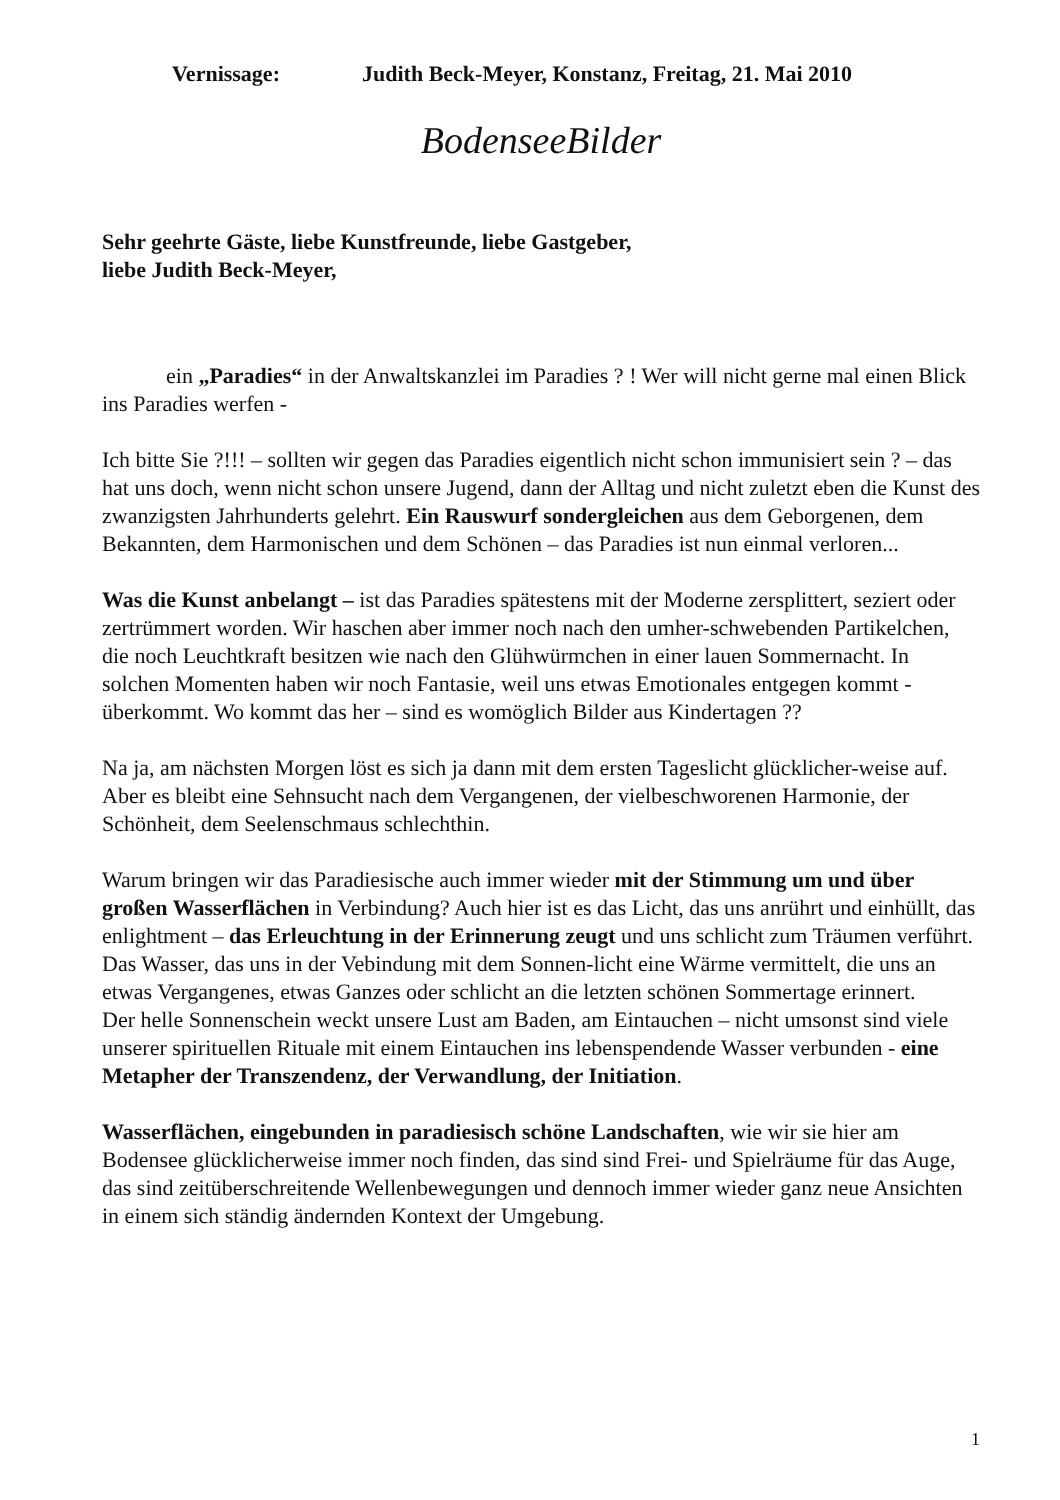Vernissage: Judith Beck-Meyer, Konstanz, Freitag, 21. Mai 2010
BodenseeBilder
Sehr geehrte Gäste, liebe Kunstfreunde, liebe Gastgeber,
liebe Judith Beck-Meyer,
ein „Paradies“ in der Anwaltskanzlei im Paradies ? ! Wer will nicht gerne mal einen Blick ins Paradies werfen -
Ich bitte Sie ?!!! – sollten wir gegen das Paradies eigentlich nicht schon immunisiert sein ? – das hat uns doch, wenn nicht schon unsere Jugend, dann der Alltag und nicht zuletzt eben die Kunst des zwanzigsten Jahrhunderts gelehrt. Ein Rauswurf sondergleichen aus dem Geborgenen, dem Bekannten, dem Harmonischen und dem Schönen – das Paradies ist nun einmal verloren...
Was die Kunst anbelangt – ist das Paradies spätestens mit der Moderne zersplittert, seziert oder zertrümmert worden. Wir haschen aber immer noch nach den umher-schwebenden Partikelchen, die noch Leuchtkraft besitzen wie nach den Glühwürmchen in einer lauen Sommernacht. In solchen Momenten haben wir noch Fantasie, weil uns etwas Emotionales entgegen kommt - überkommt. Wo kommt das her – sind es womöglich Bilder aus Kindertagen ??
Na ja, am nächsten Morgen löst es sich ja dann mit dem ersten Tageslicht glücklicher-weise auf. Aber es bleibt eine Sehnsucht nach dem Vergangenen, der vielbeschworenen Harmonie, der Schönheit, dem Seelenschmaus schlechthin.
Warum bringen wir das Paradiesische auch immer wieder mit der Stimmung um und über großen Wasserflächen in Verbindung? Auch hier ist es das Licht, das uns anrührt und einhüllt, das enlightment – das Erleuchtung in der Erinnerung zeugt und uns schlicht zum Träumen verführt. Das Wasser, das uns in der Vebindung mit dem Sonnen-licht eine Wärme vermittelt, die uns an etwas Vergangenes, etwas Ganzes oder schlicht an die letzten schönen Sommertage erinnert.
Der helle Sonnenschein weckt unsere Lust am Baden, am Eintauchen – nicht umsonst sind viele unserer spirituellen Rituale mit einem Eintauchen ins lebenspendende Wasser verbunden - eine Metapher der Transzendenz, der Verwandlung, der Initiation.
Wasserflächen, eingebunden in paradiesisch schöne Landschaften, wie wir sie hier am Bodensee glücklicherweise immer noch finden, das sind sind Frei- und Spielräume für das Auge, das sind zeitüberschreitende Wellenbewegungen und dennoch immer wieder ganz neue Ansichten in einem sich ständig ändernden Kontext der Umgebung.
1